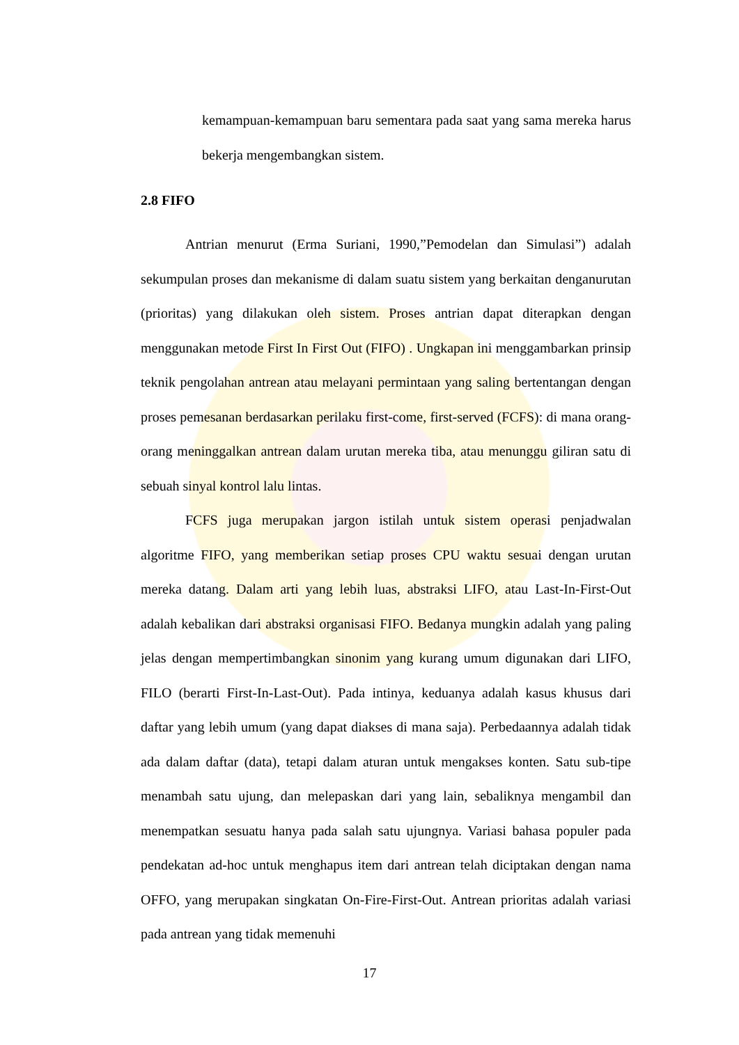kemampuan-kemampuan baru sementara pada saat yang sama mereka harus bekerja mengembangkan sistem.
2.8 FIFO
Antrian menurut (Erma Suriani, 1990,”Pemodelan dan Simulasi”) adalah sekumpulan proses dan mekanisme di dalam suatu sistem yang berkaitan denganurutan (prioritas) yang dilakukan oleh sistem. Proses antrian dapat diterapkan dengan menggunakan metode First In First Out (FIFO) . Ungkapan ini menggambarkan prinsip teknik pengolahan antrean atau melayani permintaan yang saling bertentangan dengan proses pemesanan berdasarkan perilaku first-come, first-served (FCFS): di mana orang-orang meninggalkan antrean dalam urutan mereka tiba, atau menunggu giliran satu di sebuah sinyal kontrol lalu lintas.
FCFS juga merupakan jargon istilah untuk sistem operasi penjadwalan algoritme FIFO, yang memberikan setiap proses CPU waktu sesuai dengan urutan mereka datang. Dalam arti yang lebih luas, abstraksi LIFO, atau Last-In-First-Out adalah kebalikan dari abstraksi organisasi FIFO. Bedanya mungkin adalah yang paling jelas dengan mempertimbangkan sinonim yang kurang umum digunakan dari LIFO, FILO (berarti First-In-Last-Out). Pada intinya, keduanya adalah kasus khusus dari daftar yang lebih umum (yang dapat diakses di mana saja). Perbedaannya adalah tidak ada dalam daftar (data), tetapi dalam aturan untuk mengakses konten. Satu sub-tipe menambah satu ujung, dan melepaskan dari yang lain, sebaliknya mengambil dan menempatkan sesuatu hanya pada salah satu ujungnya. Variasi bahasa populer pada pendekatan ad-hoc untuk menghapus item dari antrean telah diciptakan dengan nama OFFO, yang merupakan singkatan On-Fire-First-Out. Antrean prioritas adalah variasi pada antrean yang tidak memenuhi
17